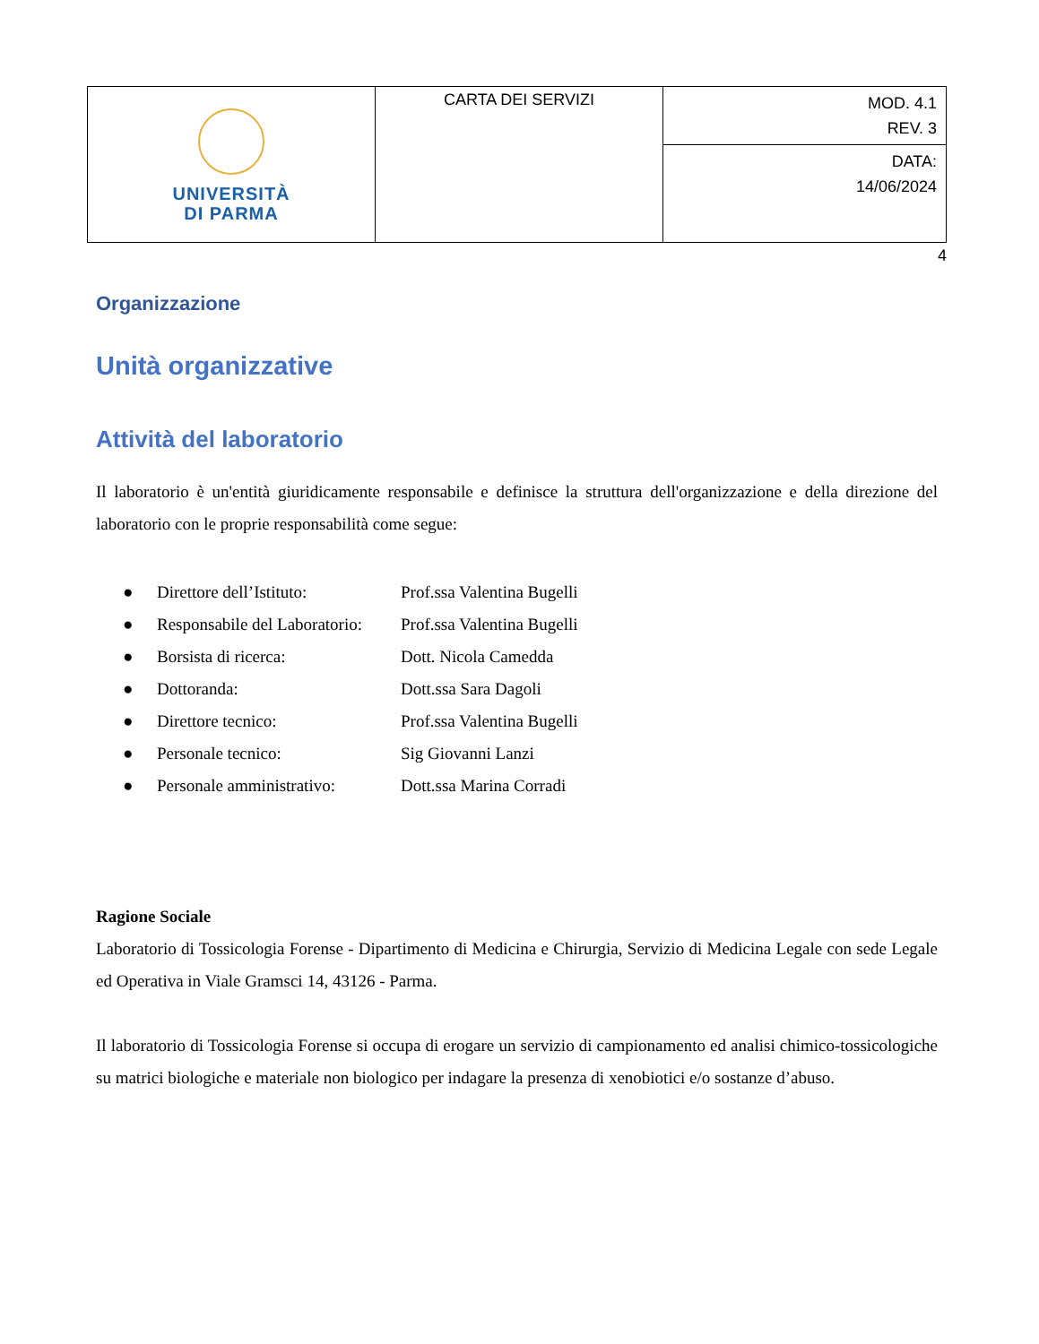| UNIVERSITÀ DI PARMA | CARTA DEI SERVIZI | MOD. 4.1 REV. 3 |
| | | DATA: 14/06/2024 |
4
Organizzazione
Unità organizzative
Attività del laboratorio
Il laboratorio è un'entità giuridicamente responsabile e definisce la struttura dell'organizzazione e della direzione del laboratorio con le proprie responsabilità come segue:
| ● | Direttore dell’Istituto: | Prof.ssa Valentina Bugelli |
| ● | Responsabile del Laboratorio: | Prof.ssa Valentina Bugelli |
| ● | Borsista di ricerca: | Dott. Nicola Camedda |
| ● | Dottoranda: | Dott.ssa Sara Dagoli |
| ● | Direttore tecnico: | Prof.ssa Valentina Bugelli |
| ● | Personale tecnico: | Sig Giovanni Lanzi |
| ● | Personale amministrativo: | Dott.ssa Marina Corradi |
Ragione Sociale
Laboratorio di Tossicologia Forense - Dipartimento di Medicina e Chirurgia, Servizio di Medicina Legale con sede Legale ed Operativa in Viale Gramsci 14, 43126 - Parma.
Il laboratorio di Tossicologia Forense si occupa di erogare un servizio di campionamento ed analisi chimico-tossicologiche su matrici biologiche e materiale non biologico per indagare la presenza di xenobiotici e/o sostanze d’abuso.